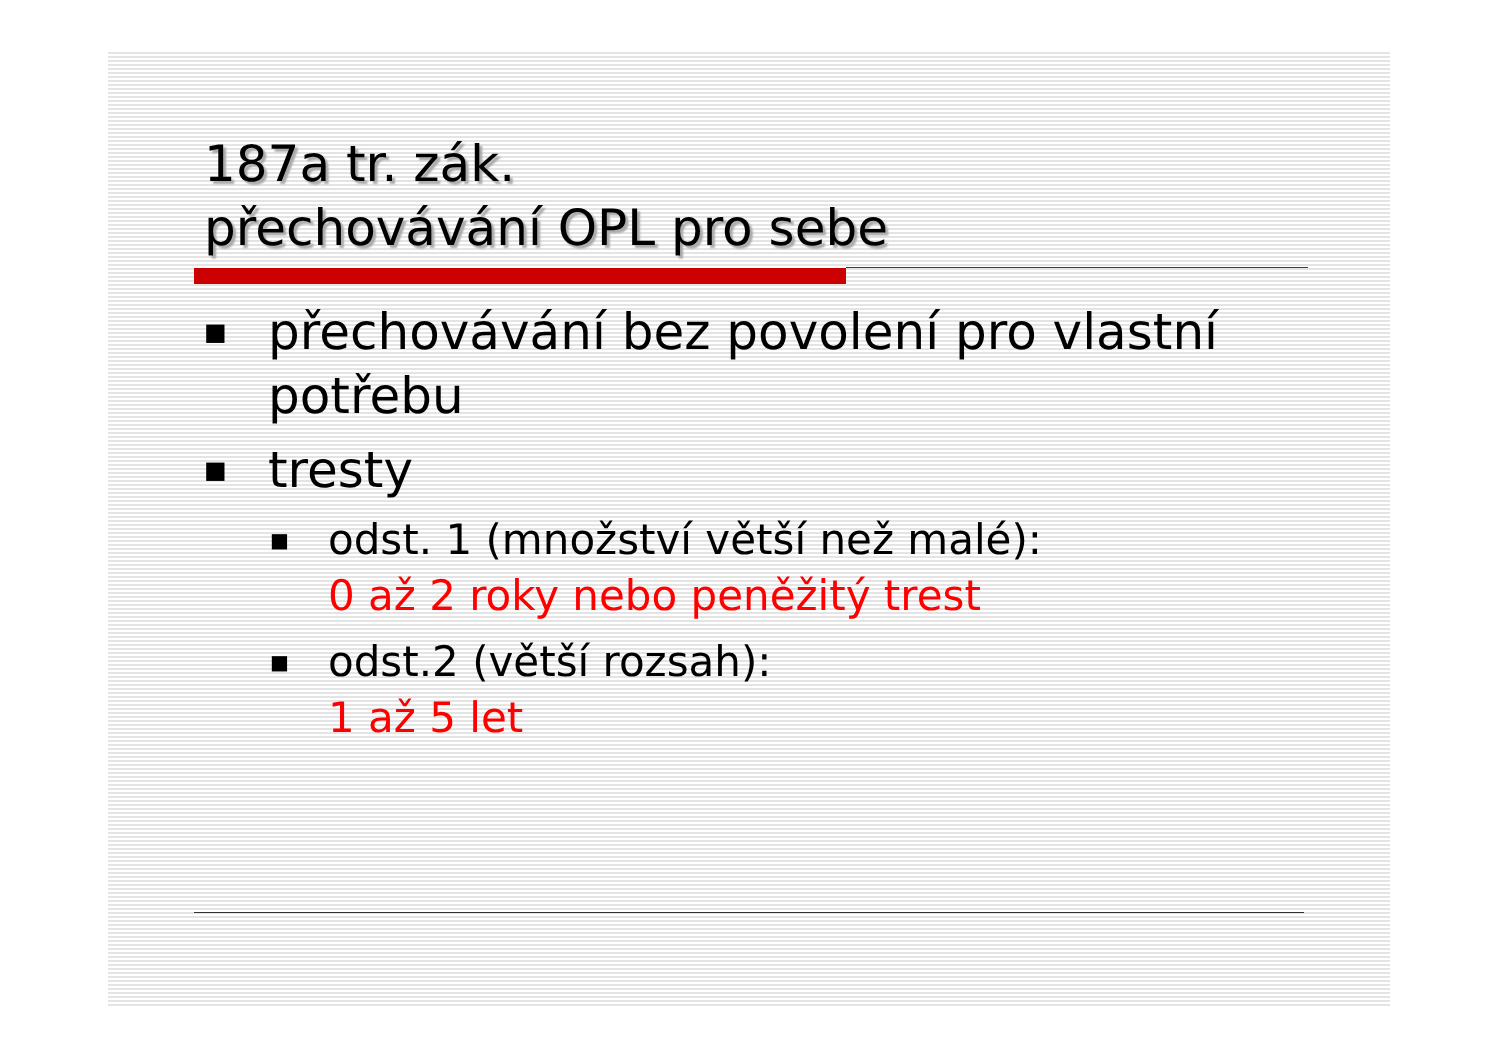187a tr. zák.
přechovávání OPL pro sebe
■ přechovávání bez povolení pro vlastní potřebu
■ tresty
■ odst. 1 (množství větší než malé):
0 až 2 roky nebo peněžitý trest
■ odst.2 (větší rozsah):
1 až 5 let